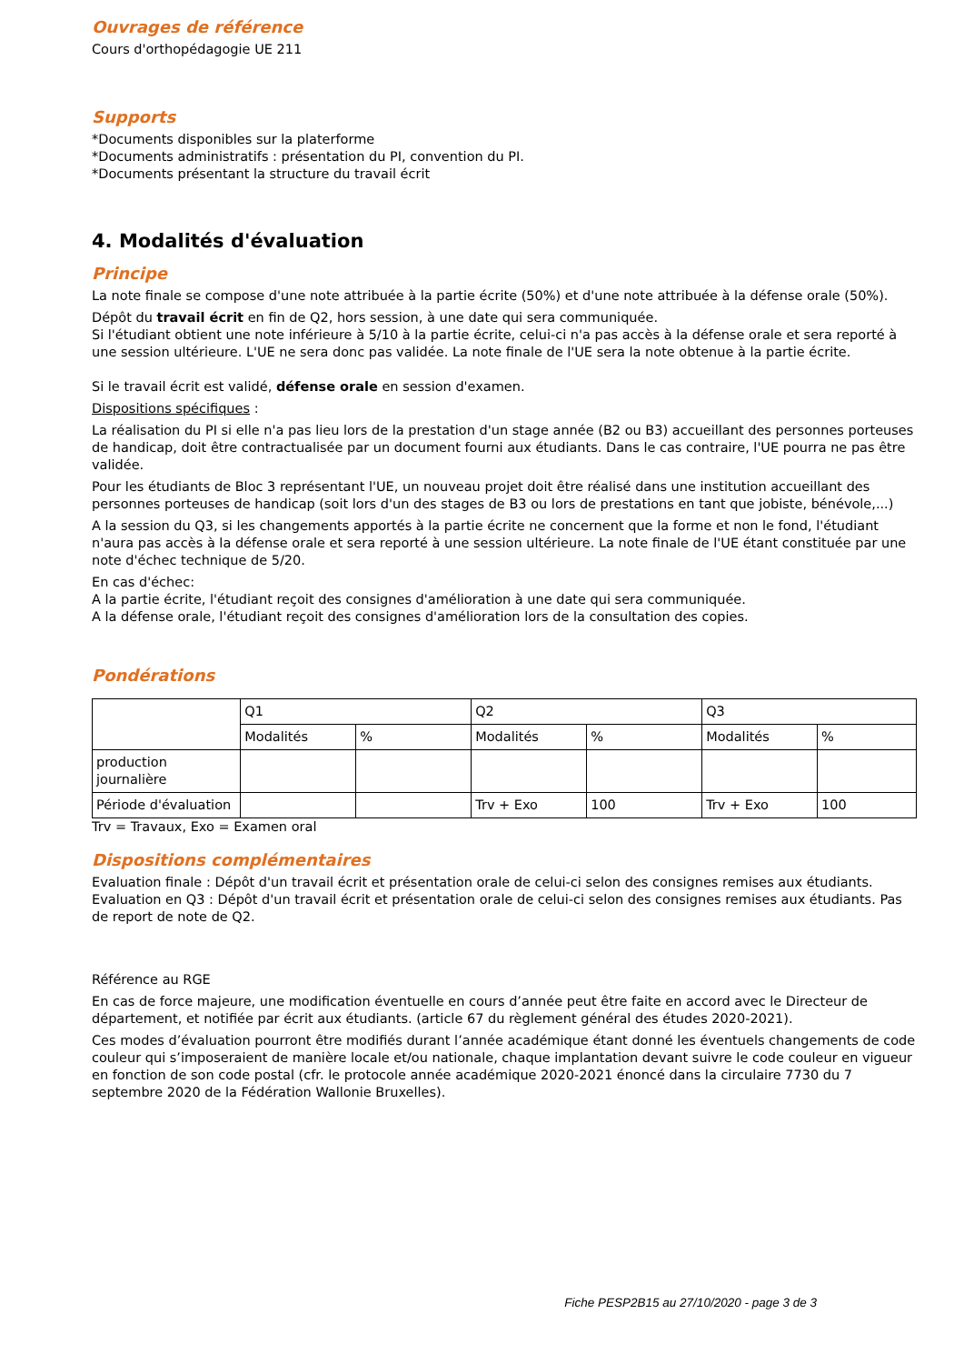Ouvrages de référence
Cours d'orthopédagogie UE 211
Supports
*Documents disponibles sur la platerforme
*Documents administratifs : présentation du PI, convention du PI.
*Documents présentant la structure du travail écrit
4. Modalités d'évaluation
Principe
La note finale se compose d'une note attribuée à la partie écrite (50%) et d'une note attribuée à la défense orale (50%).
Dépôt du travail écrit en fin de Q2, hors session, à une date qui sera communiquée.
Si l'étudiant obtient une note inférieure à 5/10 à la partie écrite, celui-ci n'a pas accès à la défense orale et sera reporté à une session ultérieure. L'UE ne sera donc pas validée. La note finale de l'UE sera la note obtenue à la partie écrite.
Si le travail écrit est validé, défense orale en session d'examen.
Dispositions spécifiques :
La réalisation du PI si elle n'a pas lieu lors de la prestation d'un stage année (B2 ou B3) accueillant des personnes porteuses de handicap, doit être contractualisée par un document fourni aux étudiants. Dans le cas contraire, l'UE pourra ne pas être validée.
Pour les étudiants de Bloc 3 représentant l'UE, un nouveau projet doit être réalisé dans une institution accueillant des personnes porteuses de handicap (soit lors d'un des stages de B3 ou lors de prestations en tant que jobiste, bénévole,...)
A la session du Q3, si les changements apportés à la partie écrite ne concernent que la forme et non le fond, l'étudiant n'aura pas accès à la défense orale et sera reporté à une session ultérieure. La note finale de l'UE étant constituée par une note d'échec technique de 5/20.
En cas d'échec:
A la partie écrite, l'étudiant reçoit des consignes d'amélioration à une date qui sera communiquée.
A la défense orale, l'étudiant reçoit des consignes d'amélioration lors de la consultation des copies.
Pondérations
| | Q1 | | Q2 | | Q3 | |
| | Modalités | % | Modalités | % | Modalités | % |
| production journalière | | | | | | |
| Période d'évaluation | | | Trv + Exo | 100 | Trv + Exo | 100 |
Trv = Travaux, Exo = Examen oral
Dispositions complémentaires
Evaluation finale : Dépôt d'un travail écrit et présentation orale de celui-ci selon des consignes remises aux étudiants.
Evaluation en Q3 : Dépôt d'un travail écrit et présentation orale de celui-ci selon des consignes remises aux étudiants. Pas de report de note de Q2.
Référence au RGE
En cas de force majeure, une modification éventuelle en cours d’année peut être faite en accord avec le Directeur de département, et notifiée par écrit aux étudiants. (article 67 du règlement général des études 2020-2021).
Ces modes d’évaluation pourront être modifiés durant l’année académique étant donné les éventuels changements de code couleur qui s’imposeraient de manière locale et/ou nationale, chaque implantation devant suivre le code couleur en vigueur en fonction de son code postal (cfr. le protocole année académique 2020-2021 énoncé dans la circulaire 7730 du 7 septembre 2020 de la Fédération Wallonie Bruxelles).
Fiche PESP2B15 au 27/10/2020 - page 3 de 3